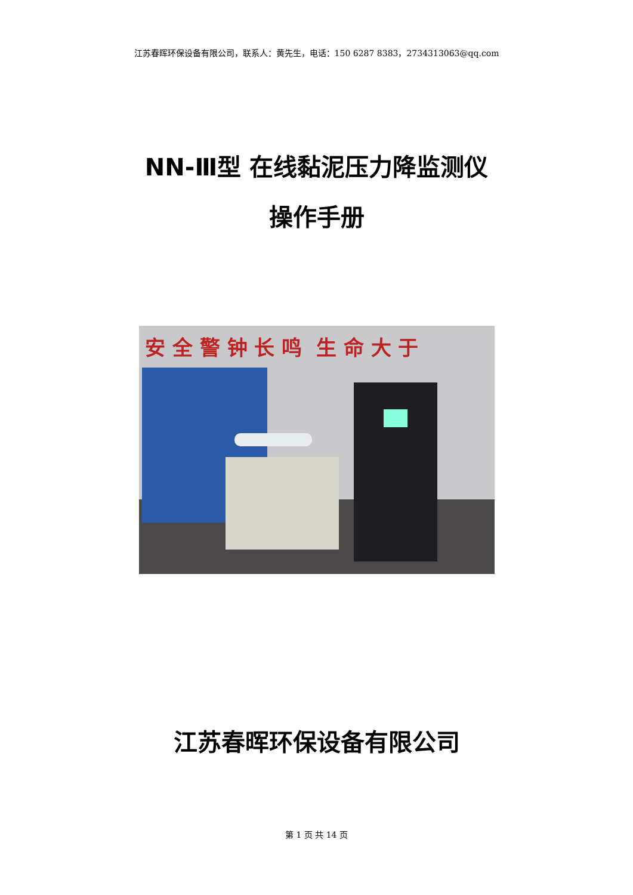江苏春晖环保设备有限公司，联系人：黄先生，电话：150 6287 8383，2734313063@qq.com
NN-Ⅲ型 在线黏泥压力降监测仪
操作手册
安 全 警 钟 长 鸣 生 命 大 于
江苏春晖环保设备有限公司
第 1 页 共 14 页